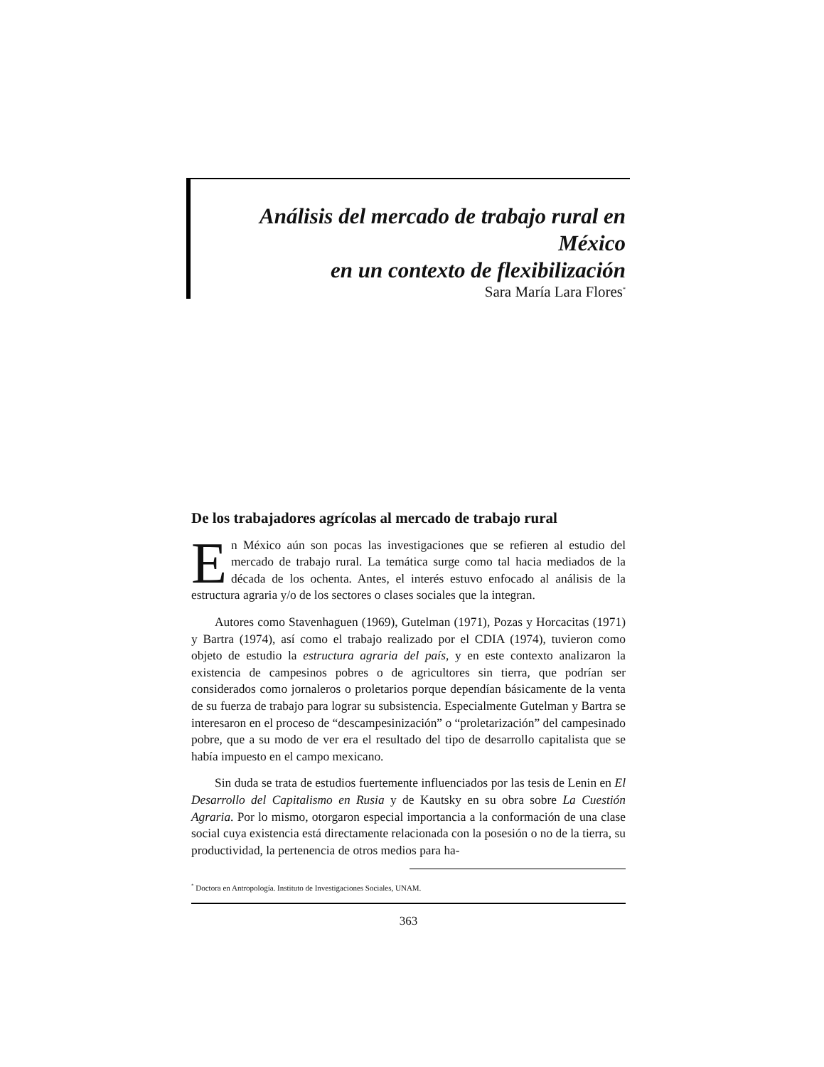Análisis del mercado de trabajo rural en México
en un contexto de flexibilización
Sara María Lara Flores<sup>*</sup>
De los trabajadores agrícolas al mercado de trabajo rural
En México aún son pocas las investigaciones que se refieren al estudio del mercado de trabajo rural. La temática surge como tal hacia mediados de la década de los ochenta. Antes, el interés estuvo enfocado al análisis de la estructura agraria y/o de los sectores o clases sociales que la integran.
Autores como Stavenhaguen (1969), Gutelman (1971), Pozas y Horcacitas (1971) y Bartra (1974), así como el trabajo realizado por el CDIA (1974), tuvieron como objeto de estudio la estructura agraria del país, y en este contexto analizaron la existencia de campesinos pobres o de agricultores sin tierra, que podrían ser considerados como jornaleros o proletarios porque dependían básicamente de la venta de su fuerza de trabajo para lograr su subsistencia. Especialmente Gutelman y Bartra se interesaron en el proceso de “descampesinización” o “proletarización” del campesinado pobre, que a su modo de ver era el resultado del tipo de desarrollo capitalista que se había impuesto en el campo mexicano.
Sin duda se trata de estudios fuertemente influenciados por las tesis de Lenin en El Desarrollo del Capitalismo en Rusia y de Kautsky en su obra sobre La Cuestión Agraria. Por lo mismo, otorgaron especial importancia a la conformación de una clase social cuya existencia está directamente relacionada con la posesión o no de la tierra, su productividad, la pertenencia de otros medios para ha-
<sup>*</sup> Doctora en Antropología. Instituto de Investigaciones Sociales, UNAM.
363